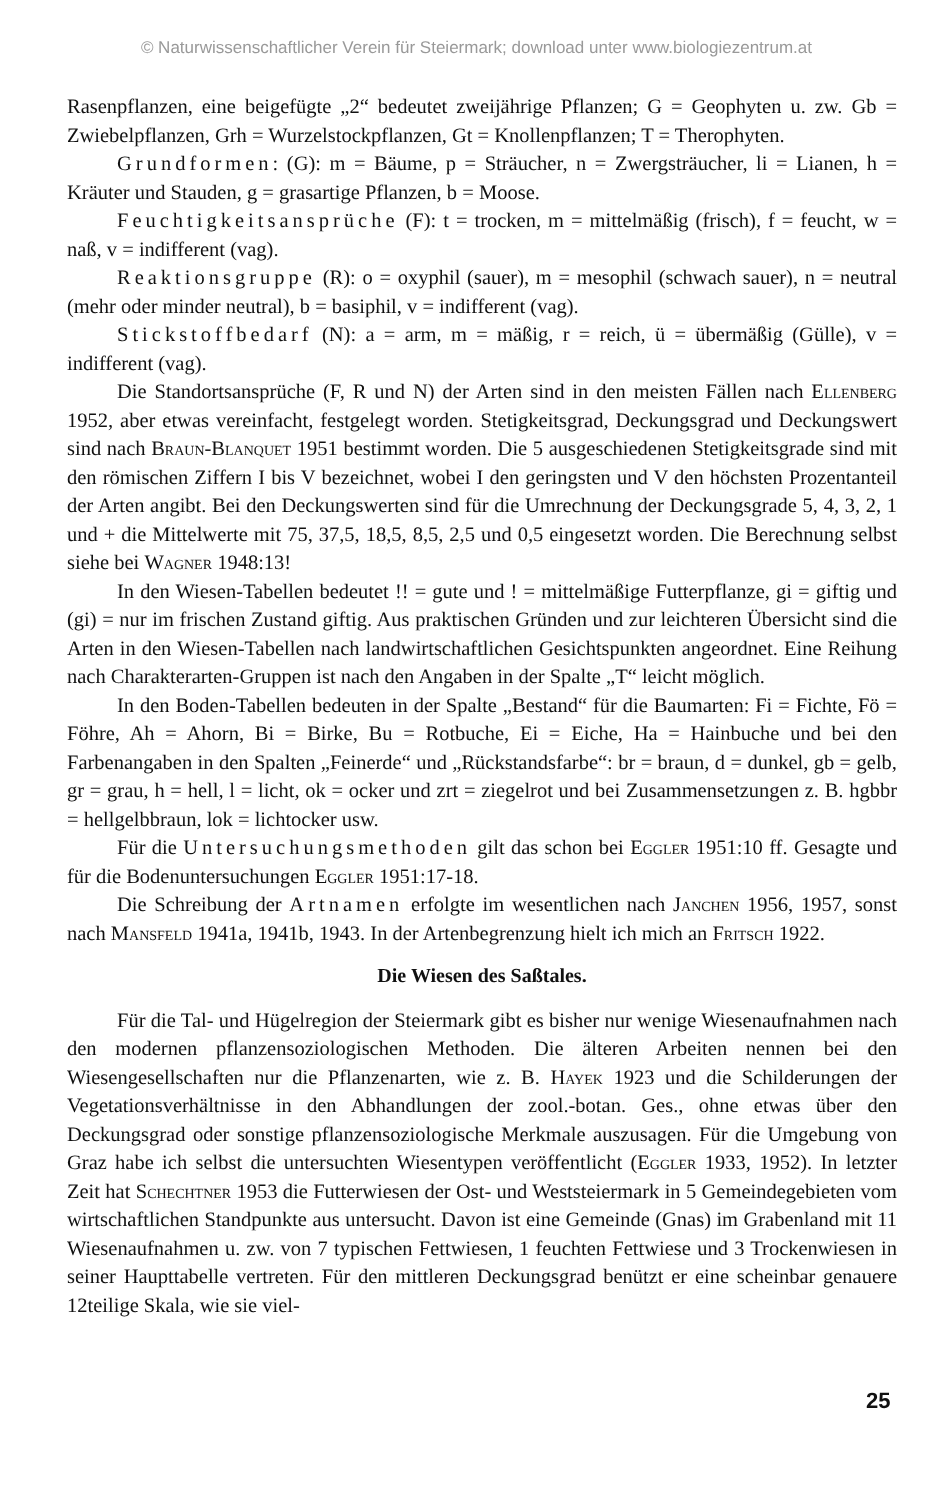© Naturwissenschaftlicher Verein für Steiermark; download unter www.biologiezentrum.at
Rasenpflanzen, eine beigefügte „2“ bedeutet zweijährige Pflanzen; G = Geophyten u. zw. Gb = Zwiebelpflanzen, Grh = Wurzelstockpflanzen, Gt = Knollenpflanzen; T = Therophyten.
Grundformen: (G): m = Bäume, p = Sträucher, n = Zwergsträucher, li = Lianen, h = Kräuter und Stauden, g = grasartige Pflanzen, b = Moose.
Feuchtigkeitsansprüche (F): t = trocken, m = mittelmäßig (frisch), f = feucht, w = naß, v = indifferent (vag).
Reaktionsgruppe (R): o = oxyphil (sauer), m = mesophil (schwach sauer), n = neutral (mehr oder minder neutral), b = basiphil, v = indifferent (vag).
Stickstoffbedarf (N): a = arm, m = mäßig, r = reich, ü = übermäßig (Gülle), v = indifferent (vag).
Die Standortsansprüche (F, R und N) der Arten sind in den meisten Fällen nach Ellenberg 1952, aber etwas vereinfacht, festgelegt worden. Stetigkeitsgrad, Deckungsgrad und Deckungswert sind nach Braun-Blanquet 1951 bestimmt worden. Die 5 ausgeschiedenen Stetigkeitsgrade sind mit den römischen Ziffern I bis V bezeichnet, wobei I den geringsten und V den höchsten Prozentanteil der Arten angibt. Bei den Deckungswerten sind für die Umrechnung der Deckungsgrade 5, 4, 3, 2, 1 und + die Mittelwerte mit 75, 37,5, 18,5, 8,5, 2,5 und 0,5 eingesetzt worden. Die Berechnung selbst siehe bei Wagner 1948:13!
In den Wiesen-Tabellen bedeutet !! = gute und ! = mittelmäßige Futterpflanze, gi = giftig und (gi) = nur im frischen Zustand giftig. Aus praktischen Gründen und zur leichteren Übersicht sind die Arten in den Wiesen-Tabellen nach landwirtschaftlichen Gesichtspunkten angeordnet. Eine Reihung nach Charakterarten-Gruppen ist nach den Angaben in der Spalte „T“ leicht möglich.
In den Boden-Tabellen bedeuten in der Spalte „Bestand“ für die Baumarten: Fi = Fichte, Fö = Föhre, Ah = Ahorn, Bi = Birke, Bu = Rotbuche, Ei = Eiche, Ha = Hainbuche und bei den Farbenangaben in den Spalten „Feinerde“ und „Rückstandsfarbe“: br = braun, d = dunkel, gb = gelb, gr = grau, h = hell, l = licht, ok = ocker und zrt = ziegelrot und bei Zusammensetzungen z. B. hgbbr = hellgelbbraun, lok = lichtocker usw.
Für die Untersuchungsmethoden gilt das schon bei Eggler 1951:10 ff. Gesagte und für die Bodenuntersuchungen Eggler 1951:17-18.
Die Schreibung der Artnamen erfolgte im wesentlichen nach Janchen 1956, 1957, sonst nach Mansfeld 1941a, 1941b, 1943. In der Artenbegrenzung hielt ich mich an Fritsch 1922.
Die Wiesen des Saßtales.
Für die Tal- und Hügelregion der Steiermark gibt es bisher nur wenige Wiesenaufnahmen nach den modernen pflanzensoziologischen Methoden. Die älteren Arbeiten nennen bei den Wiesengesellschaften nur die Pflanzenarten, wie z. B. Hayek 1923 und die Schilderungen der Vegetationsverhältnisse in den Abhandlungen der zool.-botan. Ges., ohne etwas über den Deckungsgrad oder sonstige pflanzensoziologische Merkmale auszusagen. Für die Umgebung von Graz habe ich selbst die untersuchten Wiesentypen veröffentlicht (Eggler 1933, 1952). In letzter Zeit hat Schechtner 1953 die Futterwiesen der Ost- und Weststeiermark in 5 Gemeindegebieten vom wirtschaftlichen Standpunkte aus untersucht. Davon ist eine Gemeinde (Gnas) im Grabenland mit 11 Wiesenaufnahmen u. zw. von 7 typischen Fettwiesen, 1 feuchten Fettwiese und 3 Trockenwiesen in seiner Haupttabelle vertreten. Für den mittleren Deckungsgrad benützt er eine scheinbar genauere 12teilige Skala, wie sie viel-
25